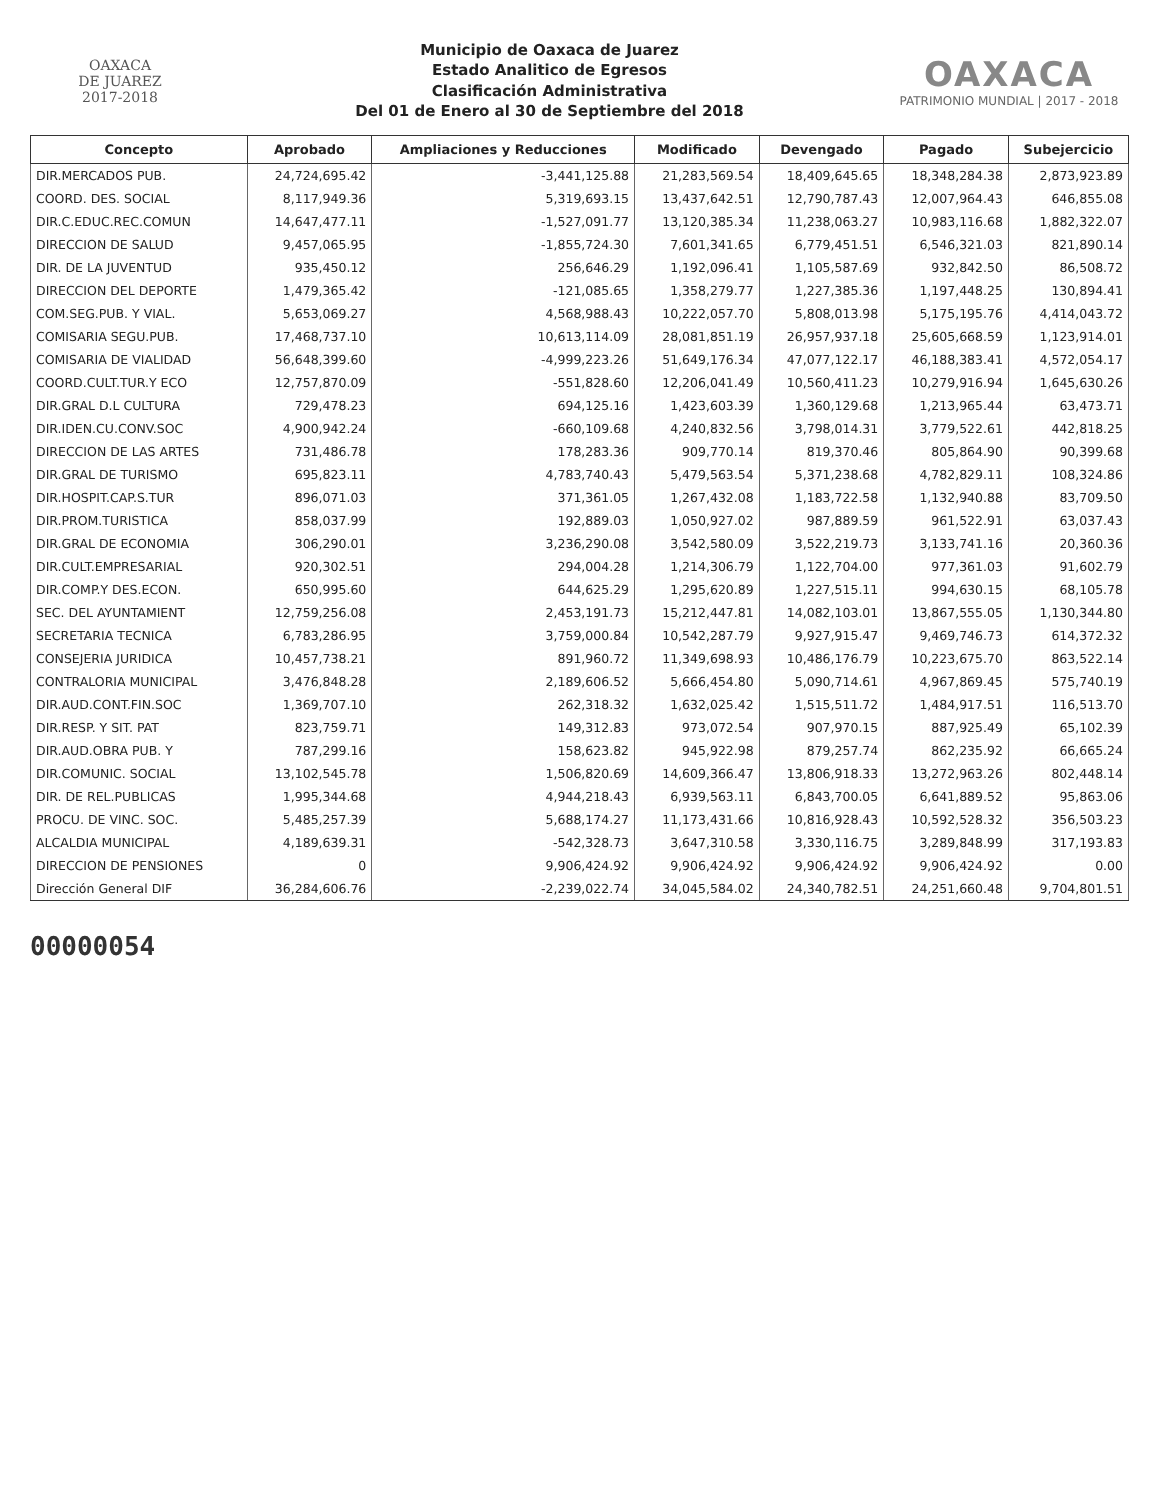OAXACA
DE JUAREZ
2017-2018
Municipio de Oaxaca de Juarez
Estado Analitico de Egresos
Clasificación Administrativa
Del 01 de Enero al 30 de Septiembre del 2018
OAXACA
PATRIMONIO MUNDIAL | 2017 - 2018
| Concepto | Aprobado | Ampliaciones y Reducciones | Modificado | Devengado | Pagado | Subejercicio |
| --- | --- | --- | --- | --- | --- | --- |
| DIR.MERCADOS PUB. | 24,724,695.42 | -3,441,125.88 | 21,283,569.54 | 18,409,645.65 | 18,348,284.38 | 2,873,923.89 |
| COORD. DES. SOCIAL | 8,117,949.36 | 5,319,693.15 | 13,437,642.51 | 12,790,787.43 | 12,007,964.43 | 646,855.08 |
| DIR.C.EDUC.REC.COMUN | 14,647,477.11 | -1,527,091.77 | 13,120,385.34 | 11,238,063.27 | 10,983,116.68 | 1,882,322.07 |
| DIRECCION DE SALUD | 9,457,065.95 | -1,855,724.30 | 7,601,341.65 | 6,779,451.51 | 6,546,321.03 | 821,890.14 |
| DIR. DE LA JUVENTUD | 935,450.12 | 256,646.29 | 1,192,096.41 | 1,105,587.69 | 932,842.50 | 86,508.72 |
| DIRECCION DEL DEPORTE | 1,479,365.42 | -121,085.65 | 1,358,279.77 | 1,227,385.36 | 1,197,448.25 | 130,894.41 |
| COM.SEG.PUB. Y VIAL. | 5,653,069.27 | 4,568,988.43 | 10,222,057.70 | 5,808,013.98 | 5,175,195.76 | 4,414,043.72 |
| COMISARIA SEGU.PUB. | 17,468,737.10 | 10,613,114.09 | 28,081,851.19 | 26,957,937.18 | 25,605,668.59 | 1,123,914.01 |
| COMISARIA DE VIALIDAD | 56,648,399.60 | -4,999,223.26 | 51,649,176.34 | 47,077,122.17 | 46,188,383.41 | 4,572,054.17 |
| COORD.CULT.TUR.Y ECO | 12,757,870.09 | -551,828.60 | 12,206,041.49 | 10,560,411.23 | 10,279,916.94 | 1,645,630.26 |
| DIR.GRAL D.L CULTURA | 729,478.23 | 694,125.16 | 1,423,603.39 | 1,360,129.68 | 1,213,965.44 | 63,473.71 |
| DIR.IDEN.CU.CONV.SOC | 4,900,942.24 | -660,109.68 | 4,240,832.56 | 3,798,014.31 | 3,779,522.61 | 442,818.25 |
| DIRECCION DE LAS ARTES | 731,486.78 | 178,283.36 | 909,770.14 | 819,370.46 | 805,864.90 | 90,399.68 |
| DIR.GRAL DE TURISMO | 695,823.11 | 4,783,740.43 | 5,479,563.54 | 5,371,238.68 | 4,782,829.11 | 108,324.86 |
| DIR.HOSPIT.CAP.S.TUR | 896,071.03 | 371,361.05 | 1,267,432.08 | 1,183,722.58 | 1,132,940.88 | 83,709.50 |
| DIR.PROM.TURISTICA | 858,037.99 | 192,889.03 | 1,050,927.02 | 987,889.59 | 961,522.91 | 63,037.43 |
| DIR.GRAL DE ECONOMIA | 306,290.01 | 3,236,290.08 | 3,542,580.09 | 3,522,219.73 | 3,133,741.16 | 20,360.36 |
| DIR.CULT.EMPRESARIAL | 920,302.51 | 294,004.28 | 1,214,306.79 | 1,122,704.00 | 977,361.03 | 91,602.79 |
| DIR.COMP.Y DES.ECON. | 650,995.60 | 644,625.29 | 1,295,620.89 | 1,227,515.11 | 994,630.15 | 68,105.78 |
| SEC. DEL AYUNTAMIENT | 12,759,256.08 | 2,453,191.73 | 15,212,447.81 | 14,082,103.01 | 13,867,555.05 | 1,130,344.80 |
| SECRETARIA TECNICA | 6,783,286.95 | 3,759,000.84 | 10,542,287.79 | 9,927,915.47 | 9,469,746.73 | 614,372.32 |
| CONSEJERIA JURIDICA | 10,457,738.21 | 891,960.72 | 11,349,698.93 | 10,486,176.79 | 10,223,675.70 | 863,522.14 |
| CONTRALORIA MUNICIPAL | 3,476,848.28 | 2,189,606.52 | 5,666,454.80 | 5,090,714.61 | 4,967,869.45 | 575,740.19 |
| DIR.AUD.CONT.FIN.SOC | 1,369,707.10 | 262,318.32 | 1,632,025.42 | 1,515,511.72 | 1,484,917.51 | 116,513.70 |
| DIR.RESP. Y SIT. PAT | 823,759.71 | 149,312.83 | 973,072.54 | 907,970.15 | 887,925.49 | 65,102.39 |
| DIR.AUD.OBRA PUB. Y | 787,299.16 | 158,623.82 | 945,922.98 | 879,257.74 | 862,235.92 | 66,665.24 |
| DIR.COMUNIC. SOCIAL | 13,102,545.78 | 1,506,820.69 | 14,609,366.47 | 13,806,918.33 | 13,272,963.26 | 802,448.14 |
| DIR. DE REL.PUBLICAS | 1,995,344.68 | 4,944,218.43 | 6,939,563.11 | 6,843,700.05 | 6,641,889.52 | 95,863.06 |
| PROCU. DE VINC. SOC. | 5,485,257.39 | 5,688,174.27 | 11,173,431.66 | 10,816,928.43 | 10,592,528.32 | 356,503.23 |
| ALCALDIA MUNICIPAL | 4,189,639.31 | -542,328.73 | 3,647,310.58 | 3,330,116.75 | 3,289,848.99 | 317,193.83 |
| DIRECCION DE PENSIONES | 0 | 9,906,424.92 | 9,906,424.92 | 9,906,424.92 | 9,906,424.92 | 0.00 |
| Dirección General DIF | 36,284,606.76 | -2,239,022.74 | 34,045,584.02 | 24,340,782.51 | 24,251,660.48 | 9,704,801.51 |
00000054